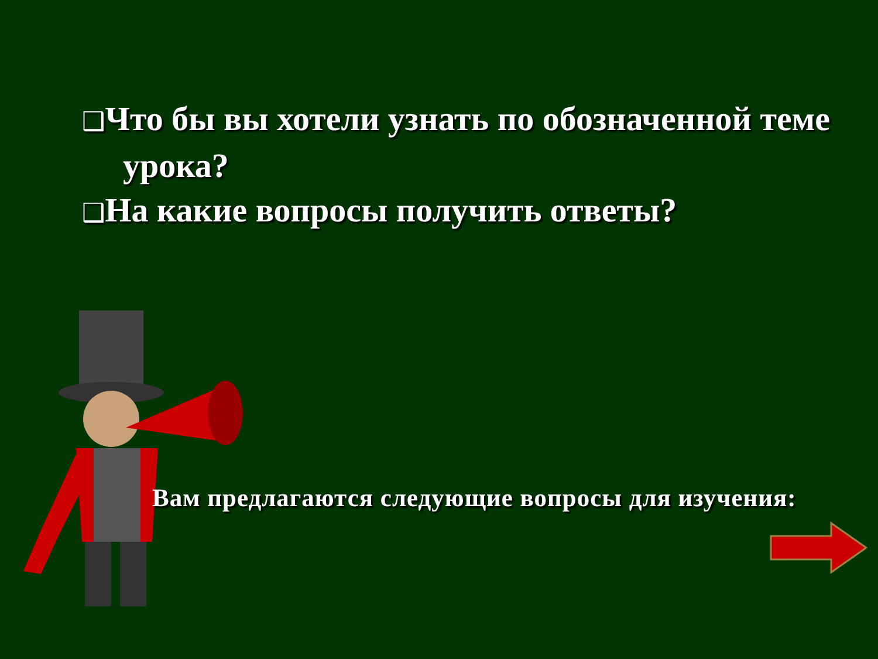❑Что бы вы хотели узнать по обозначенной теме урока?
❑На какие вопросы получить ответы?
Вам предлагаются следующие вопросы для изучения: